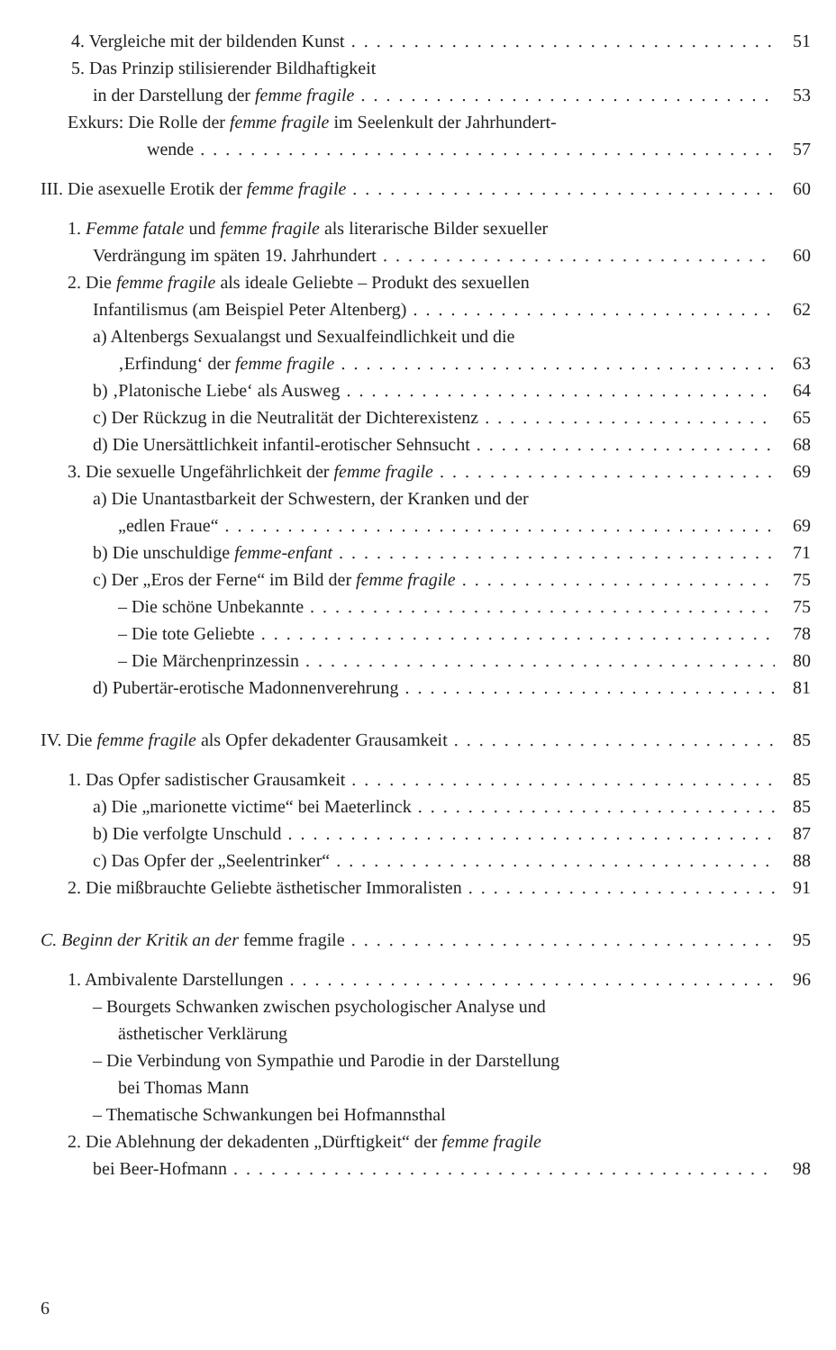4. Vergleiche mit der bildenden Kunst 51
5. Das Prinzip stilisierender Bildhaftigkeit
in der Darstellung der femme fragile 53
Exkurs: Die Rolle der femme fragile im Seelenkult der Jahrhundert-
wende 57
III. Die asexuelle Erotik der femme fragile 60
1. Femme fatale und femme fragile als literarische Bilder sexueller
Verdrängung im späten 19. Jahrhundert 60
2. Die femme fragile als ideale Geliebte – Produkt des sexuellen
Infantilismus (am Beispiel Peter Altenberg) 62
a) Altenbergs Sexualangst und Sexualfeindlichkeit und die
‚Erfindung‘ der femme fragile 63
b) ‚Platonische Liebe‘ als Ausweg 64
c) Der Rückzug in die Neutralität der Dichterexistenz 65
d) Die Unersättlichkeit infantil-erotischer Sehnsucht 68
3. Die sexuelle Ungefährlichkeit der femme fragile 69
a) Die Unantastbarkeit der Schwestern, der Kranken und der
„edlen Fraue“69
b) Die unschuldige femme-enfant 71
c) Der „Eros der Ferne“ im Bild der femme fragile 75
– Die schöne Unbekannte 75
– Die tote Geliebte 78
– Die Märchenprinzessin 80
d) Pubertär-erotische Madonnenverehrung 81
IV. Die femme fragile als Opfer dekadenter Grausamkeit 85
1. Das Opfer sadistischer Grausamkeit 85
a) Die „marionette victime“ bei Maeterlinck 85
b) Die verfolgte Unschuld 87
c) Das Opfer der „Seelentrinker“88
2. Die mißbrauchte Geliebte ästhetischer Immoralisten 91
C. Beginn der Kritik an der femme fragile 95
1. Ambivalente Darstellungen 96
– Bourgets Schwanken zwischen psychologischer Analyse und
ästhetischer Verklärung
– Die Verbindung von Sympathie und Parodie in der Darstellung
bei Thomas Mann
– Thematische Schwankungen bei Hofmannsthal
2. Die Ablehnung der dekadenten „Dürftigkeit“ der femme fragile
bei Beer-Hofmann 98
6